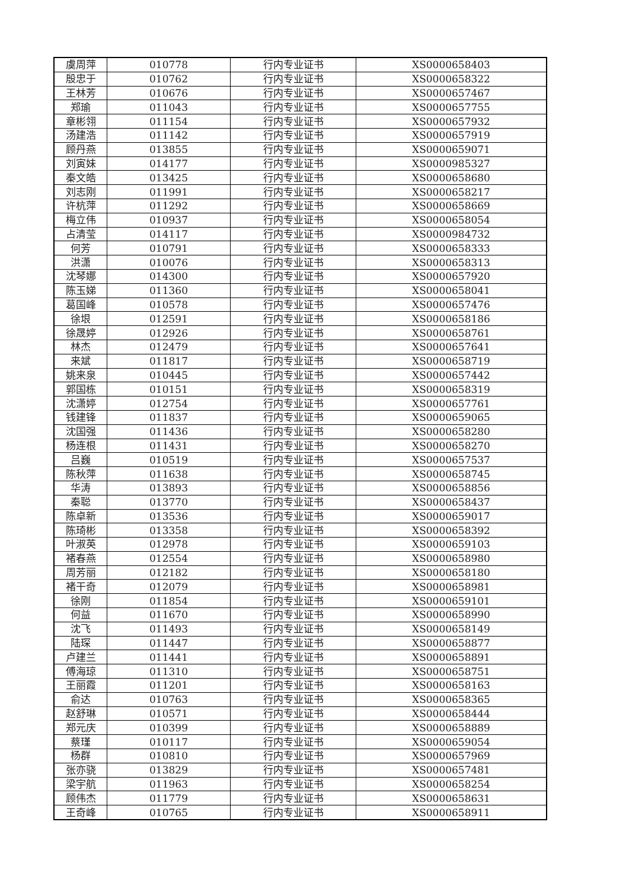| 虞周萍 | 010778 | 行内专业证书 | XS0000658403 |
| 殷忠于 | 010762 | 行内专业证书 | XS0000658322 |
| 王林芳 | 010676 | 行内专业证书 | XS0000657467 |
| 郑瑜 | 011043 | 行内专业证书 | XS0000657755 |
| 章彬翎 | 011154 | 行内专业证书 | XS0000657932 |
| 汤建浩 | 011142 | 行内专业证书 | XS0000657919 |
| 顾丹燕 | 013855 | 行内专业证书 | XS0000659071 |
| 刘寅妹 | 014177 | 行内专业证书 | XS0000985327 |
| 秦文皓 | 013425 | 行内专业证书 | XS0000658680 |
| 刘志刚 | 011991 | 行内专业证书 | XS0000658217 |
| 许杭萍 | 011292 | 行内专业证书 | XS0000658669 |
| 梅立伟 | 010937 | 行内专业证书 | XS0000658054 |
| 占清莹 | 014117 | 行内专业证书 | XS0000984732 |
| 何芳 | 010791 | 行内专业证书 | XS0000658333 |
| 洪潇 | 010076 | 行内专业证书 | XS0000658313 |
| 沈琴娜 | 014300 | 行内专业证书 | XS0000657920 |
| 陈玉娣 | 011360 | 行内专业证书 | XS0000658041 |
| 葛国峰 | 010578 | 行内专业证书 | XS0000657476 |
| 徐垠 | 012591 | 行内专业证书 | XS0000658186 |
| 徐晟婷 | 012926 | 行内专业证书 | XS0000658761 |
| 林杰 | 012479 | 行内专业证书 | XS0000657641 |
| 来斌 | 011817 | 行内专业证书 | XS0000658719 |
| 姚来泉 | 010445 | 行内专业证书 | XS0000657442 |
| 郭国栋 | 010151 | 行内专业证书 | XS0000658319 |
| 沈潇婷 | 012754 | 行内专业证书 | XS0000657761 |
| 钱建锋 | 011837 | 行内专业证书 | XS0000659065 |
| 沈国强 | 011436 | 行内专业证书 | XS0000658280 |
| 杨连根 | 011431 | 行内专业证书 | XS0000658270 |
| 吕巍 | 010519 | 行内专业证书 | XS0000657537 |
| 陈秋萍 | 011638 | 行内专业证书 | XS0000658745 |
| 华涛 | 013893 | 行内专业证书 | XS0000658856 |
| 秦聪 | 013770 | 行内专业证书 | XS0000658437 |
| 陈卓新 | 013536 | 行内专业证书 | XS0000659017 |
| 陈琦彬 | 013358 | 行内专业证书 | XS0000658392 |
| 叶淑英 | 012978 | 行内专业证书 | XS0000659103 |
| 褚春燕 | 012554 | 行内专业证书 | XS0000658980 |
| 周芳丽 | 012182 | 行内专业证书 | XS0000658180 |
| 褚干奇 | 012079 | 行内专业证书 | XS0000658981 |
| 徐刚 | 011854 | 行内专业证书 | XS0000659101 |
| 何益 | 011670 | 行内专业证书 | XS0000658990 |
| 沈飞 | 011493 | 行内专业证书 | XS0000658149 |
| 陆琛 | 011447 | 行内专业证书 | XS0000658877 |
| 卢建兰 | 011441 | 行内专业证书 | XS0000658891 |
| 傅海琼 | 011310 | 行内专业证书 | XS0000658751 |
| 王丽霞 | 011201 | 行内专业证书 | XS0000658163 |
| 俞达 | 010763 | 行内专业证书 | XS0000658365 |
| 赵舒琳 | 010571 | 行内专业证书 | XS0000658444 |
| 郑元庆 | 010399 | 行内专业证书 | XS0000658889 |
| 蔡瑾 | 010117 | 行内专业证书 | XS0000659054 |
| 杨群 | 010810 | 行内专业证书 | XS0000657969 |
| 张亦骁 | 013829 | 行内专业证书 | XS0000657481 |
| 梁宇航 | 011963 | 行内专业证书 | XS0000658254 |
| 顾伟杰 | 011779 | 行内专业证书 | XS0000658631 |
| 王奇峰 | 010765 | 行内专业证书 | XS0000658911 |